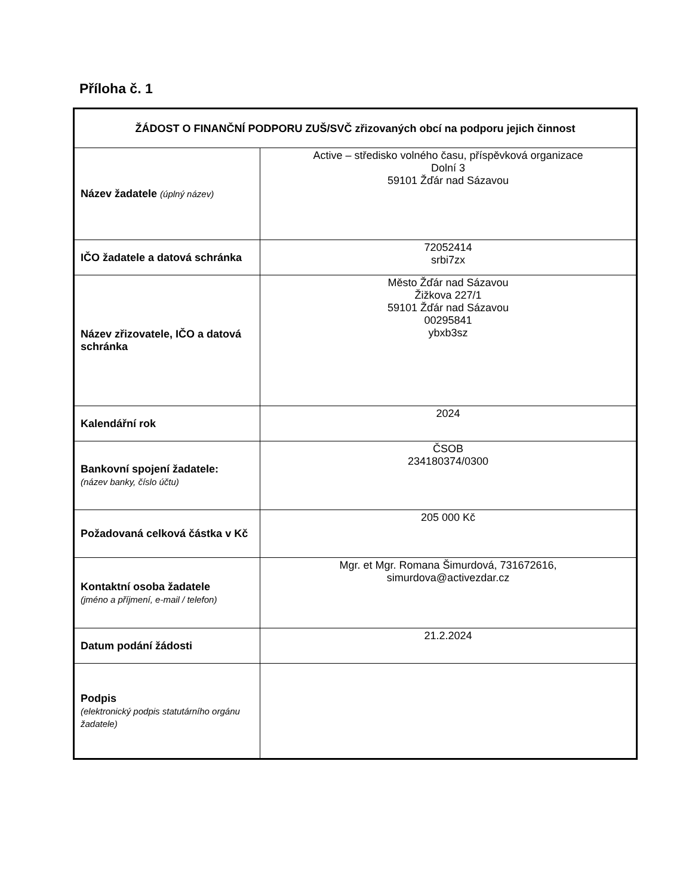Příloha č. 1
| ŽÁDOST O FINANČNÍ PODPORU ZUŠ/SVČ zřizovaných obcí na podporu jejich činnost | |
| --- | --- |
| Název žadatele (úplný název) | Active – středisko volného času, příspěvková organizace Dolní 3 59101 Žďár nad Sázavou |
| IČO žadatele a datová schránka | 72052414 srbi7zx |
| Název zřizovatele, IČO a datová schránka | Město Žďár nad Sázavou Žižkova 227/1 59101 Žďár nad Sázavou 00295841 ybxb3sz |
| Kalendářní rok | 2024 |
| Bankovní spojení žadatele: (název banky, číslo účtu) | ČSOB 234180374/0300 |
| Požadovaná celková částka v Kč | 205 000 Kč |
| Kontaktní osoba žadatele (jméno a příjmení, e-mail / telefon) | Mgr. et Mgr. Romana Šimurdová, 731672616, simurdova@activezdar.cz |
| Datum podání žádosti | 21.2.2024 |
| Podpis (elektronický podpis statutárního orgánu žadatele) | |